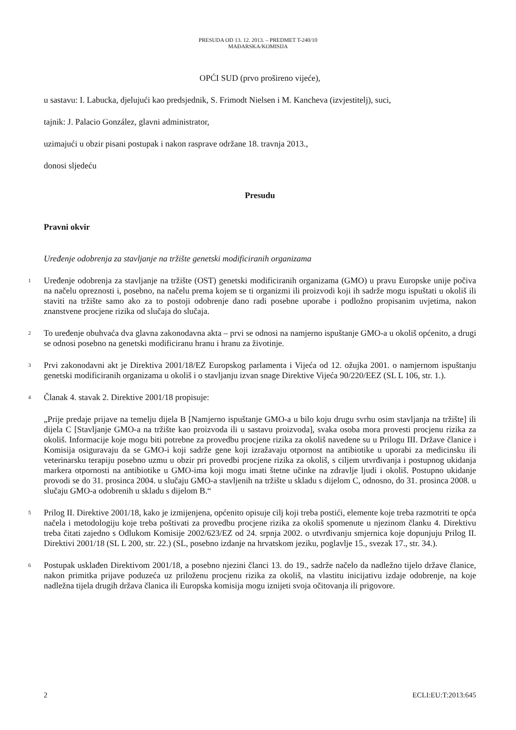PRESUDA OD 13. 12. 2013. – PREDMET T-240/10
MAĐARSKA/KOMISIJA
OPĆI SUD (prvo prošireno vijeće),
u sastavu: I. Labucka, djelujući kao predsjednik, S. Frimodt Nielsen i M. Kancheva (izvjestitelj), suci,
tajnik: J. Palacio González, glavni administrator,
uzimajući u obzir pisani postupak i nakon rasprave održane 18. travnja 2013.,
donosi sljedeću
Presudu
Pravni okvir
Uređenje odobrenja za stavljanje na tržište genetski modificiranih organizama
1
Uređenje odobrenja za stavljanje na tržište (OST) genetski modificiranih organizama (GMO) u pravu Europske unije počiva na načelu opreznosti i, posebno, na načelu prema kojem se ti organizmi ili proizvodi koji ih sadrže mogu ispuštati u okoliš ili staviti na tržište samo ako za to postoji odobrenje dano radi posebne uporabe i podložno propisanim uvjetima, nakon znanstvene procjene rizika od slučaja do slučaja.
2
To uređenje obuhvaća dva glavna zakonodavna akta – prvi se odnosi na namjerno ispuštanje GMO-a u okoliš općenito, a drugi se odnosi posebno na genetski modificiranu hranu i hranu za životinje.
3
Prvi zakonodavni akt je Direktiva 2001/18/EZ Europskog parlamenta i Vijeća od 12. ožujka 2001. o namjernom ispuštanju genetski modificiranih organizama u okoliš i o stavljanju izvan snage Direktive Vijeća 90/220/EEZ (SL L 106, str. 1.).
4
Članak 4. stavak 2. Direktive 2001/18 propisuje:
„Prije predaje prijave na temelju dijela B [Namjerno ispuštanje GMO-a u bilo koju drugu svrhu osim stavljanja na tržište] ili dijela C [Stavljanje GMO-a na tržište kao proizvoda ili u sastavu proizvoda], svaka osoba mora provesti procjenu rizika za okoliš. Informacije koje mogu biti potrebne za provedbu procjene rizika za okoliš navedene su u Prilogu III. Države članice i Komisija osiguravaju da se GMO-i koji sadrže gene koji izražavaju otpornost na antibiotike u uporabi za medicinsku ili veterinarsku terapiju posebno uzmu u obzir pri provedbi procjene rizika za okoliš, s ciljem utvrđivanja i postupnog ukidanja markera otpornosti na antibiotike u GMO-ima koji mogu imati štetne učinke na zdravlje ljudi i okoliš. Postupno ukidanje provodi se do 31. prosinca 2004. u slučaju GMO-a stavljenih na tržište u skladu s dijelom C, odnosno, do 31. prosinca 2008. u slučaju GMO-a odobrenih u skladu s dijelom B.“
5
Prilog II. Direktive 2001/18, kako je izmijenjena, općenito opisuje cilj koji treba postići, elemente koje treba razmotriti te opća načela i metodologiju koje treba poštivati za provedbu procjene rizika za okoliš spomenute u njezinom članku 4. Direktivu treba čitati zajedno s Odlukom Komisije 2002/623/EZ od 24. srpnja 2002. o utvrđivanju smjernica koje dopunjuju Prilog II. Direktivi 2001/18 (SL L 200, str. 22.) (SL, posebno izdanje na hrvatskom jeziku, poglavlje 15., svezak 17., str. 34.).
6
Postupak usklađen Direktivom 2001/18, a posebno njezini članci 13. do 19., sadrže načelo da nadležno tijelo države članice, nakon primitka prijave poduzeća uz priloženu procjenu rizika za okoliš, na vlastitu inicijativu izdaje odobrenje, na koje nadležna tijela drugih država članica ili Europska komisija mogu iznijeti svoja očitovanja ili prigovore.
2 ECLI:EU:T:2013:645